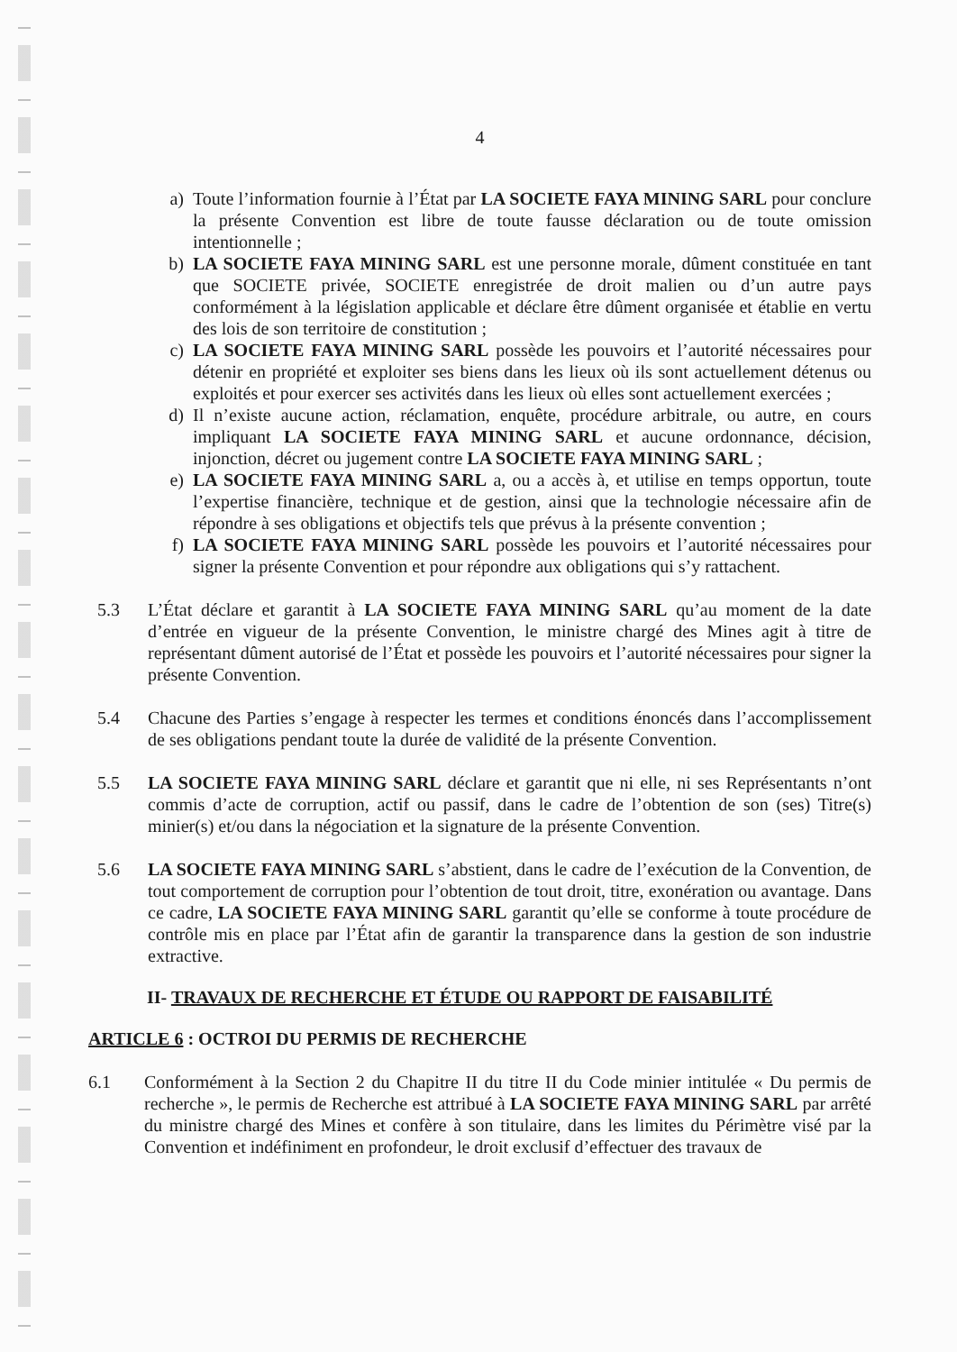4
a) Toute l’information fournie à l’État par LA SOCIETE FAYA MINING SARL pour conclure la présente Convention est libre de toute fausse déclaration ou de toute omission intentionnelle ;
b) LA SOCIETE FAYA MINING SARL est une personne morale, dûment constituée en tant que SOCIETE privée, SOCIETE enregistrée de droit malien ou d’un autre pays conformément à la législation applicable et déclare être dûment organisée et établie en vertu des lois de son territoire de constitution ;
c) LA SOCIETE FAYA MINING SARL possède les pouvoirs et l’autorité nécessaires pour détenir en propriété et exploiter ses biens dans les lieux où ils sont actuellement détenus ou exploités et pour exercer ses activités dans les lieux où elles sont actuellement exercées ;
d) Il n’existe aucune action, réclamation, enquête, procédure arbitrale, ou autre, en cours impliquant LA SOCIETE FAYA MINING SARL et aucune ordonnance, décision, injonction, décret ou jugement contre LA SOCIETE FAYA MINING SARL ;
e) LA SOCIETE FAYA MINING SARL a, ou a accès à, et utilise en temps opportun, toute l’expertise financière, technique et de gestion, ainsi que la technologie nécessaire afin de répondre à ses obligations et objectifs tels que prévus à la présente convention ;
f) LA SOCIETE FAYA MINING SARL possède les pouvoirs et l’autorité nécessaires pour signer la présente Convention et pour répondre aux obligations qui s’y rattachent.
5.3 L’État déclare et garantit à LA SOCIETE FAYA MINING SARL qu’au moment de la date d’entrée en vigueur de la présente Convention, le ministre chargé des Mines agit à titre de représentant dûment autorisé de l’État et possède les pouvoirs et l’autorité nécessaires pour signer la présente Convention.
5.4 Chacune des Parties s’engage à respecter les termes et conditions énoncés dans l’accomplissement de ses obligations pendant toute la durée de validité de la présente Convention.
5.5 LA SOCIETE FAYA MINING SARL déclare et garantit que ni elle, ni ses Représentants n’ont commis d’acte de corruption, actif ou passif, dans le cadre de l’obtention de son (ses) Titre(s) minier(s) et/ou dans la négociation et la signature de la présente Convention.
5.6 LA SOCIETE FAYA MINING SARL s’abstient, dans le cadre de l’exécution de la Convention, de tout comportement de corruption pour l’obtention de tout droit, titre, exonération ou avantage. Dans ce cadre, LA SOCIETE FAYA MINING SARL garantit qu’elle se conforme à toute procédure de contrôle mis en place par l’État afin de garantir la transparence dans la gestion de son industrie extractive.
II- TRAVAUX DE RECHERCHE ET ÉTUDE OU RAPPORT DE FAISABILITÉ
ARTICLE 6 : OCTROI DU PERMIS DE RECHERCHE
6.1 Conformément à la Section 2 du Chapitre II du titre II du Code minier intitulée « Du permis de recherche », le permis de Recherche est attribué à LA SOCIETE FAYA MINING SARL par arrêté du ministre chargé des Mines et confère à son titulaire, dans les limites du Périmètre visé par la Convention et indéfiniment en profondeur, le droit exclusif d’effectuer des travaux de